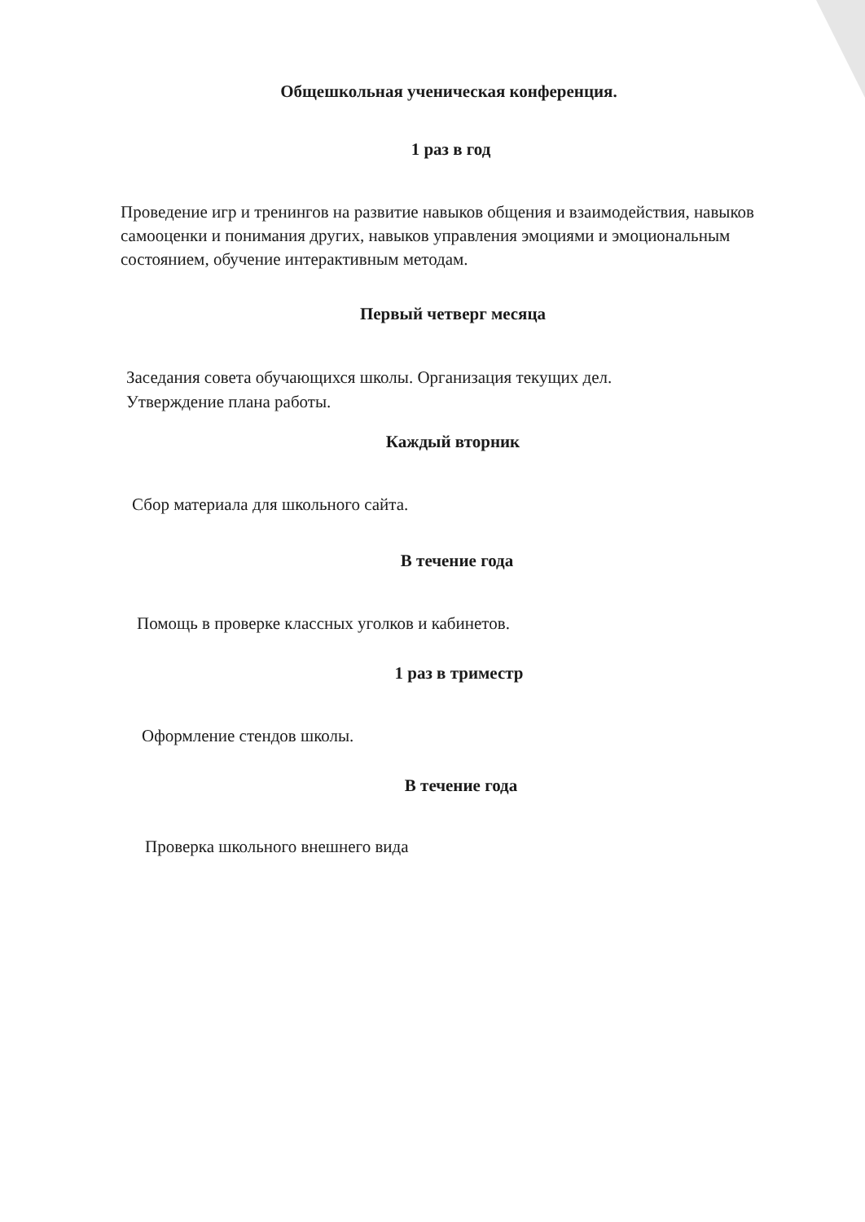Общешкольная ученическая конференция.
1 раз в год
Проведение игр и тренингов на развитие навыков общения и взаимодействия, навыков самооценки и понимания других, навыков управления эмоциями и эмоциональным состоянием, обучение интерактивным методам.
Первый четверг месяца
Заседания совета обучающихся школы. Организация текущих дел.
Утверждение плана работы.
Каждый вторник
Сбор материала для школьного сайта.
В течение года
Помощь в проверке классных уголков и кабинетов.
1 раз в триместр
Оформление стендов школы.
В течение года
Проверка школьного внешнего вида